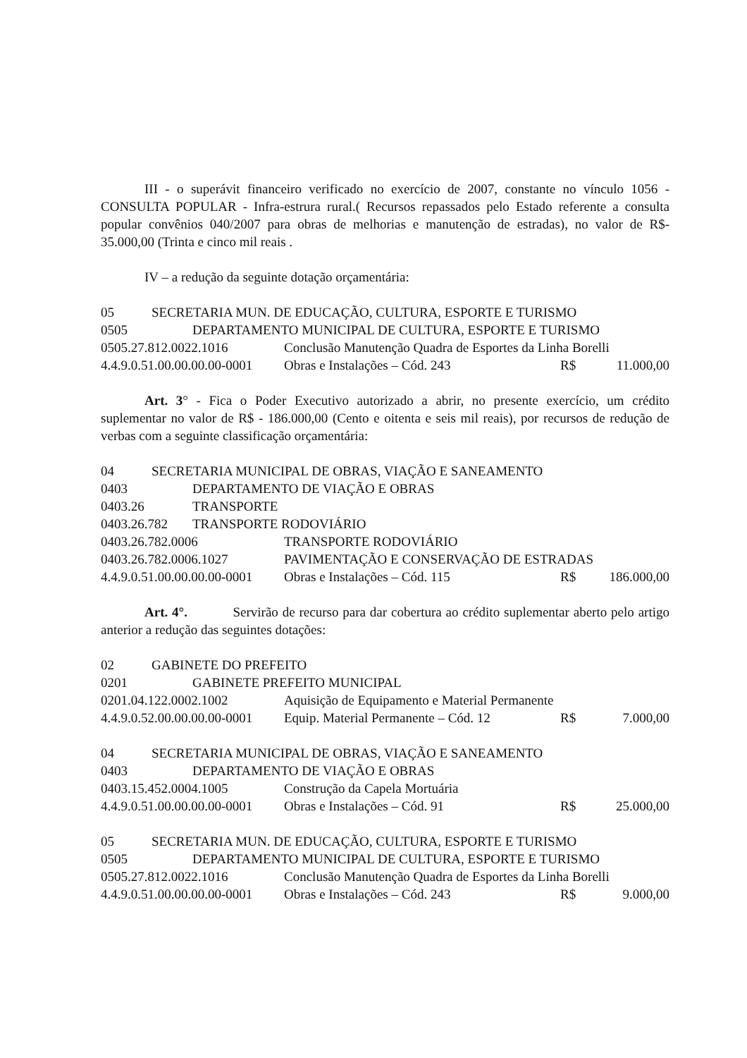III - o superávit financeiro verificado no exercício de 2007, constante no vínculo 1056 - CONSULTA POPULAR - Infra-estrura rural.( Recursos repassados pelo Estado referente a consulta popular convênios 040/2007 para obras de melhorias e manutenção de estradas), no valor de R$- 35.000,00 (Trinta e cinco mil reais .
IV – a redução da seguinte dotação orçamentária:
05 SECRETARIA MUN. DE EDUCAÇÃO, CULTURA, ESPORTE E TURISMO
0505 DEPARTAMENTO MUNICIPAL DE CULTURA, ESPORTE E TURISMO
0505.27.812.0022.1016 Conclusão Manutenção Quadra de Esportes da Linha Borelli
4.4.9.0.51.00.00.00.00-0001 Obras e Instalações – Cód. 243 R$ 11.000,00
Art. 3° - Fica o Poder Executivo autorizado a abrir, no presente exercício, um crédito suplementar no valor de R$ - 186.000,00 (Cento e oitenta e seis mil reais), por recursos de redução de verbas com a seguinte classificação orçamentária:
04 SECRETARIA MUNICIPAL DE OBRAS, VIAÇÃO E SANEAMENTO
0403 DEPARTAMENTO DE VIAÇÃO E OBRAS
0403.26 TRANSPORTE
0403.26.782 TRANSPORTE RODOVIÁRIO
0403.26.782.0006 TRANSPORTE RODOVIÁRIO
0403.26.782.0006.1027 PAVIMENTAÇÃO E CONSERVAÇÃO DE ESTRADAS
4.4.9.0.51.00.00.00.00-0001 Obras e Instalações – Cód. 115 R$ 186.000,00
Art. 4°. Servirão de recurso para dar cobertura ao crédito suplementar aberto pelo artigo anterior a redução das seguintes dotações:
02 GABINETE DO PREFEITO
0201 GABINETE PREFEITO MUNICIPAL
0201.04.122.0002.1002 Aquisição de Equipamento e Material Permanente
4.4.9.0.52.00.00.00.00-0001 Equip. Material Permanente – Cód. 12 R$ 7.000,00
04 SECRETARIA MUNICIPAL DE OBRAS, VIAÇÃO E SANEAMENTO
0403 DEPARTAMENTO DE VIAÇÃO E OBRAS
0403.15.452.0004.1005 Construção da Capela Mortuária
4.4.9.0.51.00.00.00.00-0001 Obras e Instalações – Cód. 91 R$ 25.000,00
05 SECRETARIA MUN. DE EDUCAÇÃO, CULTURA, ESPORTE E TURISMO
0505 DEPARTAMENTO MUNICIPAL DE CULTURA, ESPORTE E TURISMO
0505.27.812.0022.1016 Conclusão Manutenção Quadra de Esportes da Linha Borelli
4.4.9.0.51.00.00.00.00-0001 Obras e Instalações – Cód. 243 R$ 9.000,00